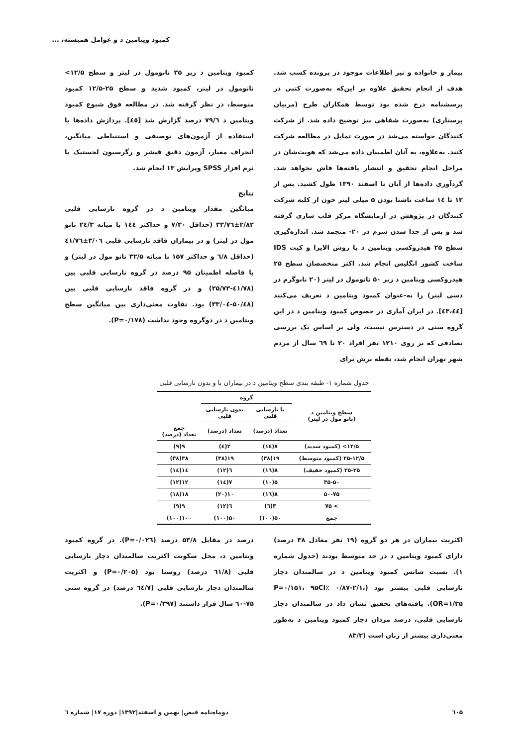کمبود ویتامین د و عوامل همبسته، ...
بیمار و خانواده و نیز اطلاعات موجود در پرونده کسب شد. هدف از انجام تحقیق علاوه بر این‌که به‌صورت کتبی در پرسشنامه درج شده بود توسط همکاران طرح (مربیان پرستاری) به‌صورت شفاهی نیز توضیح داده شد. از شرکت کنندگان خواسته می‌شد در صورت تمایل در مطالعه شرکت کنند. به‌علاوه، به آنان اطمینان داده می‌شد که هویت‌شان در مراحل انجام تحقیق و انتشار یافته‌ها فاش نخواهد شد. گردآوری داده‌ها از آبان تا اسفند ۱۳۹۰ طول کشید. پس از ۱۲ تا ۱٤ ساعت ناشتا بودن ۵ میلی لیتر خون از کلیه شرکت کنندگان در پژوهش در آزمایشگاه مرکز قلب ساری گرفته شد و پس از جدا شدن سرم در ۲۰- منجمد شد. اندازه‌گیری سطح ۲۵ هیدروکسی ویتامین د با روش الایزا و کیت IDS ساخت کشور انگلیس انجام شد. اکثر متخصصان سطح ۲۵ هیدروکسی ویتامین د زیر ۵۰ نانومول در لیتر (۲۰ نانوگرم در دسی لیتر) را به-عنوان کمبود ویتامین د تعریف می‌کنند [٤٣،٤٤]. در ایران آماری در خصوص کمبود ویتامین د در این گروه سنی در دسترس نیست، ولی بر اساس یک بررسی تصادفی که بر روی ۱۲۱۰ نفر افراد ۲۰ تا ٦۹ سال از مردم شهر تهران انجام شد، نقطه برش برای
کمبود ویتامین د زیر ۳۵ نانومول در لیتر و سطح ۱۲/۵> نانومول در لیتر، کمبود شدید و سطح ۲۵-۱۲/۵ کمبود متوسط، در نظر گرفته شد. در مطالعه فوق شیوع کمبود ویتامین د ۷۹/٦ درصد گزارش شد [٤٥]. پردازش داده‌ها با استفاده از آزمون‌های توصیفی و استنباطی میانگین، انحراف معیار، آزمون دقیق فیشر و رگرسیون لجستیک با نرم افزار SPSS ویرایش ۱۳ انجام شد.
نتایج
میانگین مقدار ویتامین د در گروه نارسایی قلبی ۲/۸۲±۳۳/۷٦ (حداقل ۷/۳۰ و حداکثر ۱٤٤ با میانه ۲٤/۳ نانو مول در لیتر) و در بیماران فاقد نارسایی قلبی ۳/۰٦±٤۱/۷٦ (حداقل ٦/۸ و حداکثر ۱۵۷ با میانه ۳۲/۵ نانو مول در لیتر) و با فاصله اطمینان ۹۵ درصد در گروه نارسایی قلبی بین (٤۱/۷۸-۲۵/۷۳) و در گروه فاقد نارسایی قلبی بین (۵۰/٤۸-۳۳/۰٤) بود. تفاوت معنی‌داری بین میانگین سطح ویتامین د در دوگروه وجود نداشت (P=۰/۱۷۸).
جدول شماره ۱- طبقه بندی سطح ویتامین د در بیماران با و بدون نارسایی قلبی
| سطح ویتامین د (نانو مول در لیتر) | گروه | | |
| --- | --- | --- | --- |
| | با نارسایی قلبی | بدون نارسایی قلبی | |
| | تعداد (درصد) | تعداد (درصد) | جمع تعداد (درصد) |
| ۱۲/۵> (کمبود شدید) | ۷(۱٤) | ۲(٤) | ۹(۹) |
| ۲۵-۱۲/۵ (کمبود متوسط) | ۱۹(۳۸) | ۱۹(۳۸) | ۳۸(۳۸) |
| ۳۵-۲۵ (کمبود خفیف) | ۸(۱٦) | ٦(۱۲) | ۱٤(۱٤) |
| ۳۵-۵۰ | ۵(۱۰) | ۷(۱٤) | ۱۲(۱۲) |
| ۵۰-۷۵ | ۸(۱٦) | ۱۰(۲۰) | ۱۸(۱۸) |
| > ۷۵ | ۳(٦) | ٦(۱۲) | ۹(۹) |
| جمع | ۵۰(۱۰۰) | ۵۰(۱۰۰) | ۱۰۰(۱۰۰) |
اکثریت بیماران در هر دو گروه (۱۹ نفر معادل ۳۸ درصد) دارای کمبود ویتامین د در حد متوسط بودند (جدول شماره ۱). نسبت شانس کمبود ویتامین د در سالمندان دچار نارسایی قلبی بیشتر بود (P=۰/۱۵۱، ۹۵CI٪ ۰/۸۷-۲/۱، OR=۱/۳۵). یافته‌های تحقیق نشان داد در سالمندان دچار نارسایی قلبی، درصد مردان دچار کمبود ویتامین د به‌طور معنی‌داری بیشتر از زنان است (۸۳/۳
درصد در مقابل ۵۳/۸ درصد (P=۰/۰۲٦). در گروه کمبود ویتامین د، محل سکونت اکثریت سالمندان دچار نارسایی قلبی (٦۱/۸ درصد) روستا بود (P=۰/۲۰۵) و اکثریت سالمندان دچار نارسایی قلبی (٦٤/۷ درصد) در گروه سنی ۷۵-٦۰ سال قرار داشتند (P=۰/۳۹۷).
٦۰۵ دوماه‌نامه فیض| بهمن و اسفند|۱۳۹۲| دوره ۱۷| شماره ٦